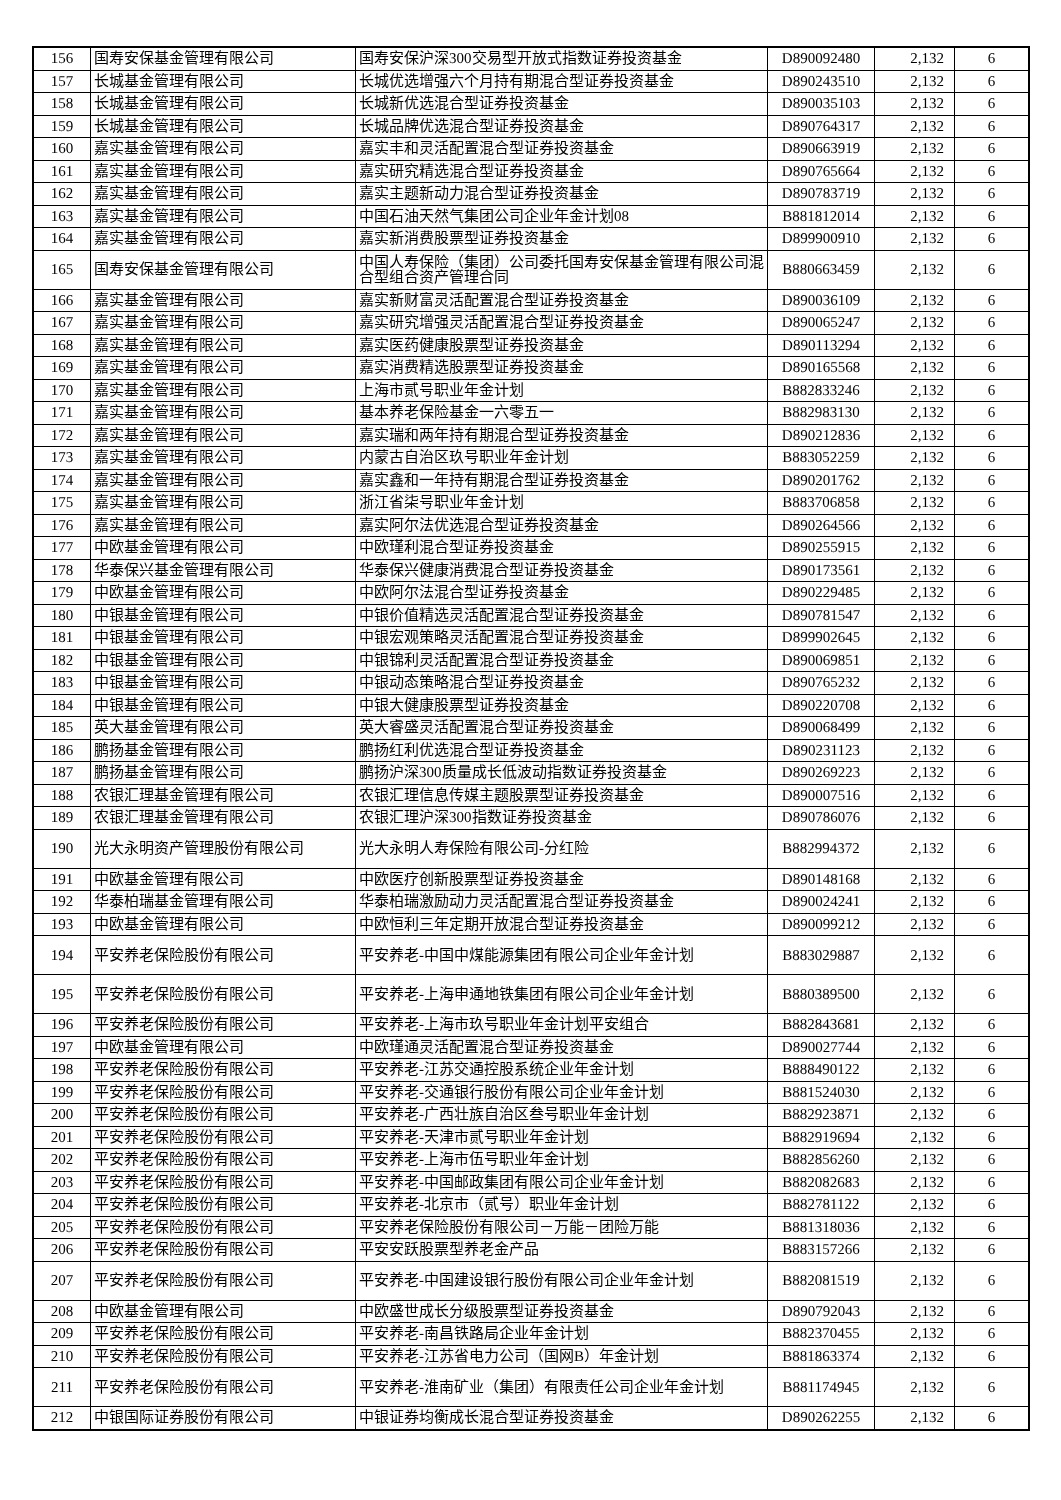| 156 | 国寿安保基金管理有限公司 | 国寿安保沪深300交易型开放式指数证券投资基金 | D890092480 | 2,132 | 6 |
| 157 | 长城基金管理有限公司 | 长城优选增强六个月持有期混合型证券投资基金 | D890243510 | 2,132 | 6 |
| 158 | 长城基金管理有限公司 | 长城新优选混合型证券投资基金 | D890035103 | 2,132 | 6 |
| 159 | 长城基金管理有限公司 | 长城品牌优选混合型证券投资基金 | D890764317 | 2,132 | 6 |
| 160 | 嘉实基金管理有限公司 | 嘉实丰和灵活配置混合型证券投资基金 | D890663919 | 2,132 | 6 |
| 161 | 嘉实基金管理有限公司 | 嘉实研究精选混合型证券投资基金 | D890765664 | 2,132 | 6 |
| 162 | 嘉实基金管理有限公司 | 嘉实主题新动力混合型证券投资基金 | D890783719 | 2,132 | 6 |
| 163 | 嘉实基金管理有限公司 | 中国石油天然气集团公司企业年金计划08 | B881812014 | 2,132 | 6 |
| 164 | 嘉实基金管理有限公司 | 嘉实新消费股票型证券投资基金 | D899900910 | 2,132 | 6 |
| 165 | 国寿安保基金管理有限公司 | 中国人寿保险（集团）公司委托国寿安保基金管理有限公司混合型组合资产管理合同 | B880663459 | 2,132 | 6 |
| 166 | 嘉实基金管理有限公司 | 嘉实新财富灵活配置混合型证券投资基金 | D890036109 | 2,132 | 6 |
| 167 | 嘉实基金管理有限公司 | 嘉实研究增强灵活配置混合型证券投资基金 | D890065247 | 2,132 | 6 |
| 168 | 嘉实基金管理有限公司 | 嘉实医药健康股票型证券投资基金 | D890113294 | 2,132 | 6 |
| 169 | 嘉实基金管理有限公司 | 嘉实消费精选股票型证券投资基金 | D890165568 | 2,132 | 6 |
| 170 | 嘉实基金管理有限公司 | 上海市贰号职业年金计划 | B882833246 | 2,132 | 6 |
| 171 | 嘉实基金管理有限公司 | 基本养老保险基金一六零五一 | B882983130 | 2,132 | 6 |
| 172 | 嘉实基金管理有限公司 | 嘉实瑞和两年持有期混合型证券投资基金 | D890212836 | 2,132 | 6 |
| 173 | 嘉实基金管理有限公司 | 内蒙古自治区玖号职业年金计划 | B883052259 | 2,132 | 6 |
| 174 | 嘉实基金管理有限公司 | 嘉实鑫和一年持有期混合型证券投资基金 | D890201762 | 2,132 | 6 |
| 175 | 嘉实基金管理有限公司 | 浙江省柒号职业年金计划 | B883706858 | 2,132 | 6 |
| 176 | 嘉实基金管理有限公司 | 嘉实阿尔法优选混合型证券投资基金 | D890264566 | 2,132 | 6 |
| 177 | 中欧基金管理有限公司 | 中欧瑾利混合型证券投资基金 | D890255915 | 2,132 | 6 |
| 178 | 华泰保兴基金管理有限公司 | 华泰保兴健康消费混合型证券投资基金 | D890173561 | 2,132 | 6 |
| 179 | 中欧基金管理有限公司 | 中欧阿尔法混合型证券投资基金 | D890229485 | 2,132 | 6 |
| 180 | 中银基金管理有限公司 | 中银价值精选灵活配置混合型证券投资基金 | D890781547 | 2,132 | 6 |
| 181 | 中银基金管理有限公司 | 中银宏观策略灵活配置混合型证券投资基金 | D899902645 | 2,132 | 6 |
| 182 | 中银基金管理有限公司 | 中银锦利灵活配置混合型证券投资基金 | D890069851 | 2,132 | 6 |
| 183 | 中银基金管理有限公司 | 中银动态策略混合型证券投资基金 | D890765232 | 2,132 | 6 |
| 184 | 中银基金管理有限公司 | 中银大健康股票型证券投资基金 | D890220708 | 2,132 | 6 |
| 185 | 英大基金管理有限公司 | 英大睿盛灵活配置混合型证券投资基金 | D890068499 | 2,132 | 6 |
| 186 | 鹏扬基金管理有限公司 | 鹏扬红利优选混合型证券投资基金 | D890231123 | 2,132 | 6 |
| 187 | 鹏扬基金管理有限公司 | 鹏扬沪深300质量成长低波动指数证券投资基金 | D890269223 | 2,132 | 6 |
| 188 | 农银汇理基金管理有限公司 | 农银汇理信息传媒主题股票型证券投资基金 | D890007516 | 2,132 | 6 |
| 189 | 农银汇理基金管理有限公司 | 农银汇理沪深300指数证券投资基金 | D890786076 | 2,132 | 6 |
| 190 | 光大永明资产管理股份有限公司 | 光大永明人寿保险有限公司-分红险 | B882994372 | 2,132 | 6 |
| 191 | 中欧基金管理有限公司 | 中欧医疗创新股票型证券投资基金 | D890148168 | 2,132 | 6 |
| 192 | 华泰柏瑞基金管理有限公司 | 华泰柏瑞激励动力灵活配置混合型证券投资基金 | D890024241 | 2,132 | 6 |
| 193 | 中欧基金管理有限公司 | 中欧恒利三年定期开放混合型证券投资基金 | D890099212 | 2,132 | 6 |
| 194 | 平安养老保险股份有限公司 | 平安养老-中国中煤能源集团有限公司企业年金计划 | B883029887 | 2,132 | 6 |
| 195 | 平安养老保险股份有限公司 | 平安养老-上海申通地铁集团有限公司企业年金计划 | B880389500 | 2,132 | 6 |
| 196 | 平安养老保险股份有限公司 | 平安养老-上海市玖号职业年金计划平安组合 | B882843681 | 2,132 | 6 |
| 197 | 中欧基金管理有限公司 | 中欧瑾通灵活配置混合型证券投资基金 | D890027744 | 2,132 | 6 |
| 198 | 平安养老保险股份有限公司 | 平安养老-江苏交通控股系统企业年金计划 | B888490122 | 2,132 | 6 |
| 199 | 平安养老保险股份有限公司 | 平安养老-交通银行股份有限公司企业年金计划 | B881524030 | 2,132 | 6 |
| 200 | 平安养老保险股份有限公司 | 平安养老-广西壮族自治区叁号职业年金计划 | B882923871 | 2,132 | 6 |
| 201 | 平安养老保险股份有限公司 | 平安养老-天津市贰号职业年金计划 | B882919694 | 2,132 | 6 |
| 202 | 平安养老保险股份有限公司 | 平安养老-上海市伍号职业年金计划 | B882856260 | 2,132 | 6 |
| 203 | 平安养老保险股份有限公司 | 平安养老-中国邮政集团有限公司企业年金计划 | B882082683 | 2,132 | 6 |
| 204 | 平安养老保险股份有限公司 | 平安养老-北京市（贰号）职业年金计划 | B882781122 | 2,132 | 6 |
| 205 | 平安养老保险股份有限公司 | 平安养老保险股份有限公司－万能－团险万能 | B881318036 | 2,132 | 6 |
| 206 | 平安养老保险股份有限公司 | 平安安跃股票型养老金产品 | B883157266 | 2,132 | 6 |
| 207 | 平安养老保险股份有限公司 | 平安养老-中国建设银行股份有限公司企业年金计划 | B882081519 | 2,132 | 6 |
| 208 | 中欧基金管理有限公司 | 中欧盛世成长分级股票型证券投资基金 | D890792043 | 2,132 | 6 |
| 209 | 平安养老保险股份有限公司 | 平安养老-南昌铁路局企业年金计划 | B882370455 | 2,132 | 6 |
| 210 | 平安养老保险股份有限公司 | 平安养老-江苏省电力公司（国网B）年金计划 | B881863374 | 2,132 | 6 |
| 211 | 平安养老保险股份有限公司 | 平安养老-淮南矿业（集团）有限责任公司企业年金计划 | B881174945 | 2,132 | 6 |
| 212 | 中银国际证券股份有限公司 | 中银证券均衡成长混合型证券投资基金 | D890262255 | 2,132 | 6 |